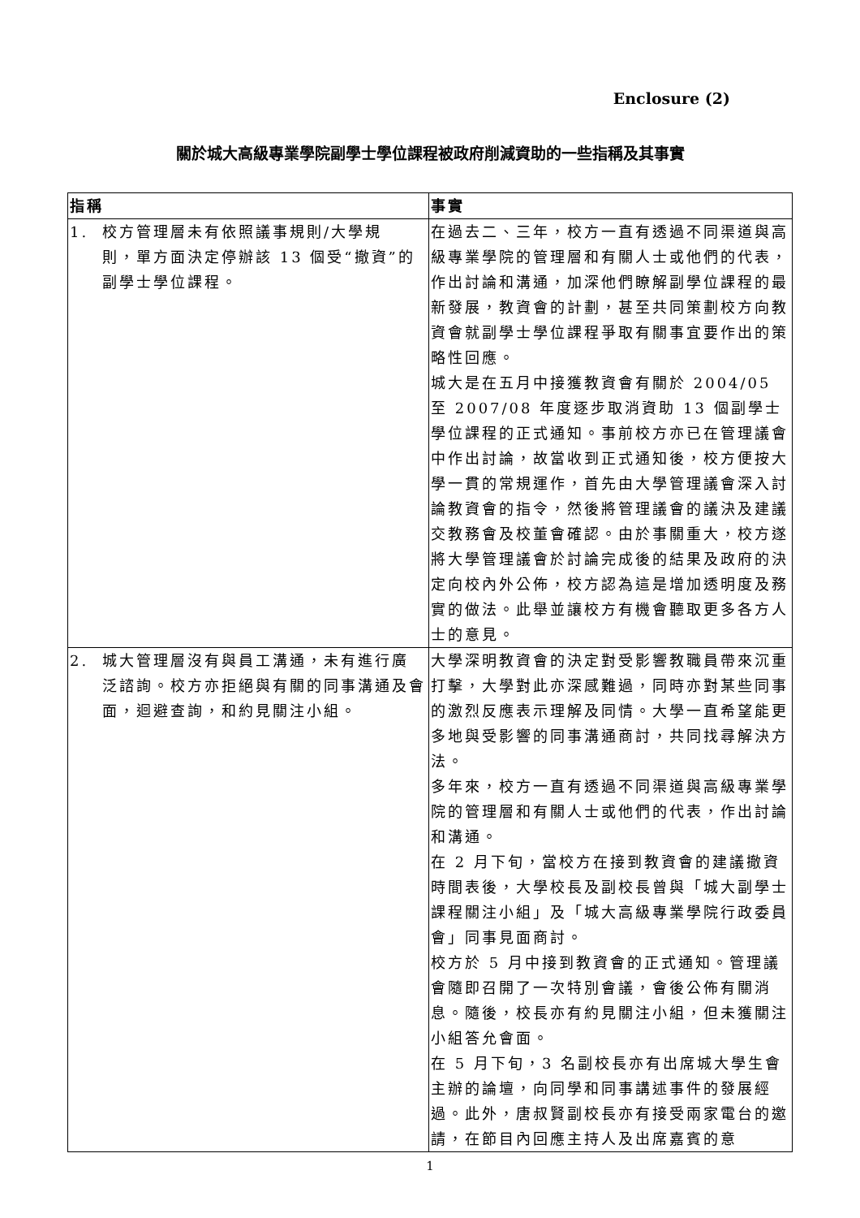Enclosure (2)
關於城大高級專業學院副學士學位課程被政府削減資助的一些指稱及其事實
| 指稱 | 事實 |
| --- | --- |
| 1. 校方管理層未有依照議事規則/大學規 則，單方面決定停辦該 13 個受“撤資”的副學士學位課程。 | 在過去二、三年，校方一直有透過不同渠道與高級專業學院的管理層和有關人士或他們的代表，作出討論和溝通，加深他們瞭解副學位課程的最新發展，教資會的計劃，甚至共同策劃校方向教資會就副學士學位課程爭取有關事宜要作出的策略性回應。 城大是在五月中接獲教資會有關於 2004/05 至 2007/08 年度逐步取消資助 13 個副學士學位課程的正式通知。事前校方亦已在管理議會中作出討論，故當收到正式通知後，校方便按大學一貫的常規運作，首先由大學管理議會深入討論教資會的指令，然後將管理議會的議決及建議交教務會及校董會確認。由於事關重大，校方遂將大學管理議會於討論完成後的結果及政府的決定向校內外公佈，校方認為這是增加透明度及務實的做法。此舉並讓校方有機會聽取更多各方人士的意見。 |
| 2. 城大管理層沒有與員工溝通，未有進行廣 泛諮詢。校方亦拒絕與有關的同事溝通及會面，迴避查詢，和約見關注小組。 | 大學深明教資會的決定對受影響教職員帶來沉重打擊，大學對此亦深感難過，同時亦對某些同事的激烈反應表示理解及同情。大學一直希望能更多地與受影響的同事溝通商討，共同找尋解決方法。 多年來，校方一直有透過不同渠道與高級專業學院的管理層和有關人士或他們的代表，作出討論和溝通。 在 2 月下旬，當校方在接到教資會的建議撤資時間表後，大學校長及副校長曾與「城大副學士課程關注小組」及「城大高級專業學院行政委員會」同事見面商討。 校方於 5 月中接到教資會的正式通知。管理議會隨即召開了一次特別會議，會後公佈有關消息。隨後，校長亦有約見關注小組，但未獲關注小組答允會面。 在 5 月下旬，3 名副校長亦有出席城大學生會主辦的論壇，向同學和同事講述事件的發展經過。此外，唐叔賢副校長亦有接受兩家電台的邀請，在節目內回應主持人及出席嘉賓的意 |
1